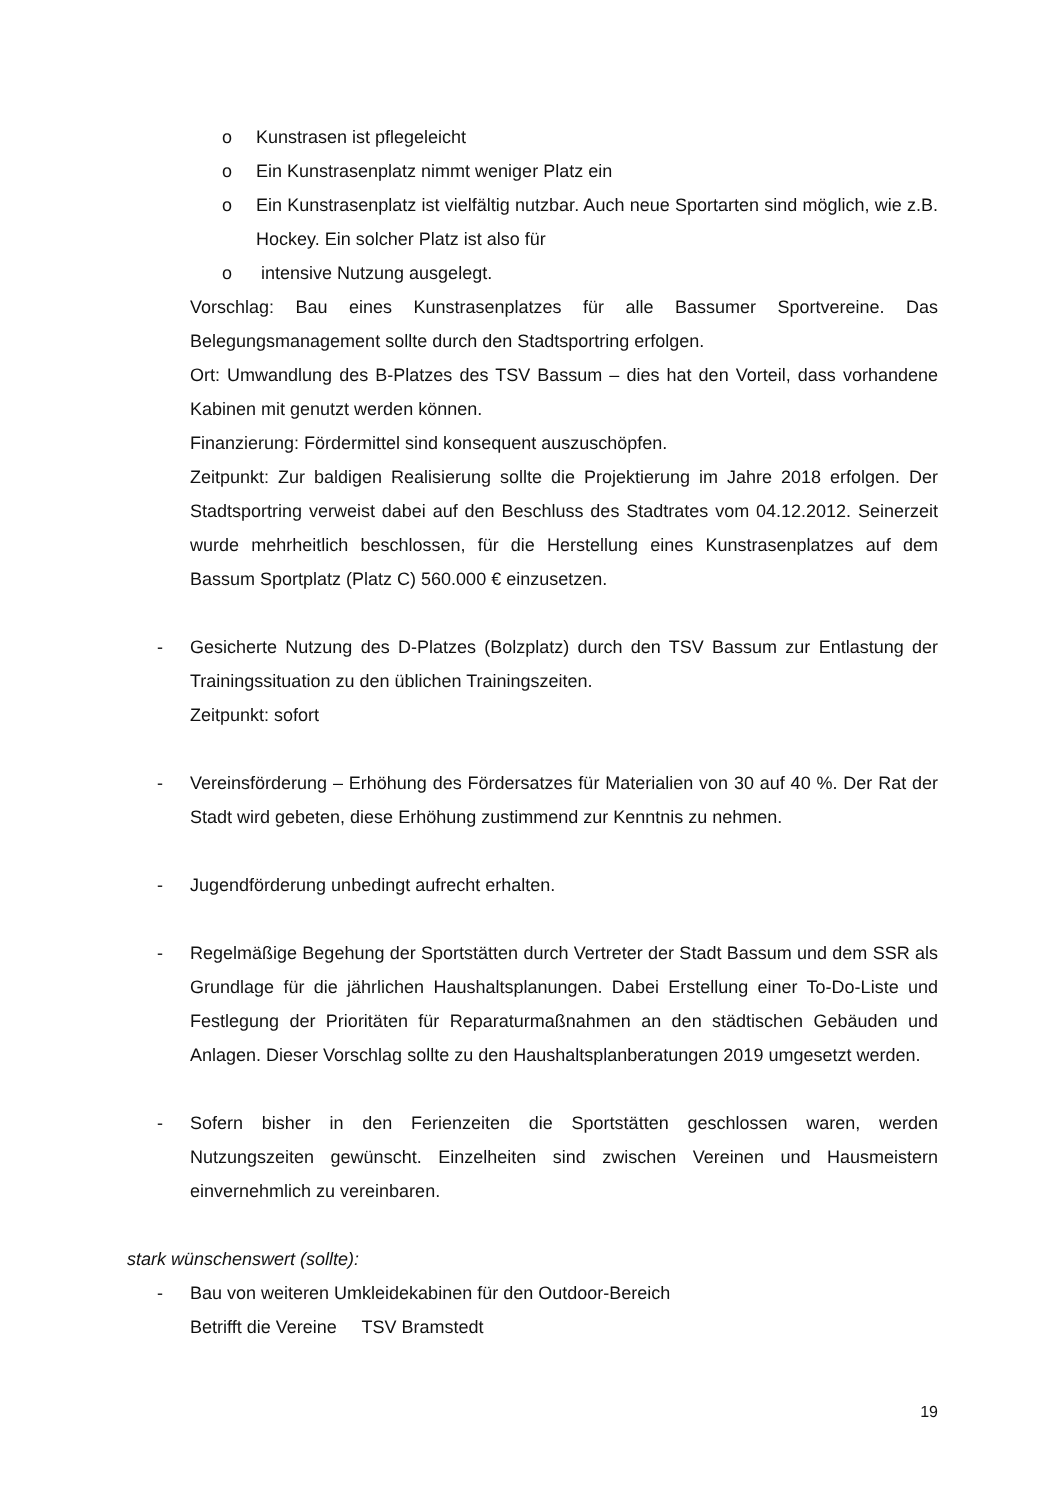o Kunstrasen ist pflegeleicht
o Ein Kunstrasenplatz nimmt weniger Platz ein
o Ein Kunstrasenplatz ist vielfältig nutzbar. Auch neue Sportarten sind möglich, wie z.B. Hockey. Ein solcher Platz ist also für
o intensive Nutzung ausgelegt.
Vorschlag: Bau eines Kunstrasenplatzes für alle Bassumer Sportvereine. Das Belegungsmanagement sollte durch den Stadtsportring erfolgen.
Ort: Umwandlung des B-Platzes des TSV Bassum – dies hat den Vorteil, dass vorhandene Kabinen mit genutzt werden können.
Finanzierung: Fördermittel sind konsequent auszuschöpfen.
Zeitpunkt: Zur baldigen Realisierung sollte die Projektierung im Jahre 2018 erfolgen. Der Stadtsportring verweist dabei auf den Beschluss des Stadtrates vom 04.12.2012. Seinerzeit wurde mehrheitlich beschlossen, für die Herstellung eines Kunstrasenplatzes auf dem Bassum Sportplatz (Platz C) 560.000 € einzusetzen.
- Gesicherte Nutzung des D-Platzes (Bolzplatz) durch den TSV Bassum zur Entlastung der Trainingssituation zu den üblichen Trainingszeiten.
Zeitpunkt: sofort
- Vereinsförderung – Erhöhung des Fördersatzes für Materialien von 30 auf 40 %. Der Rat der Stadt wird gebeten, diese Erhöhung zustimmend zur Kenntnis zu nehmen.
- Jugendförderung unbedingt aufrecht erhalten.
- Regelmäßige Begehung der Sportstätten durch Vertreter der Stadt Bassum und dem SSR als Grundlage für die jährlichen Haushaltsplanungen. Dabei Erstellung einer To-Do-Liste und Festlegung der Prioritäten für Reparaturmaßnahmen an den städtischen Gebäuden und Anlagen. Dieser Vorschlag sollte zu den Haushaltsplanberatungen 2019 umgesetzt werden.
- Sofern bisher in den Ferienzeiten die Sportstätten geschlossen waren, werden Nutzungszeiten gewünscht. Einzelheiten sind zwischen Vereinen und Hausmeistern einvernehmlich zu vereinbaren.
stark wünschenswert (sollte):
- Bau von weiteren Umkleidekabinen für den Outdoor-Bereich
Betrifft die Vereine TSV Bramstedt
19